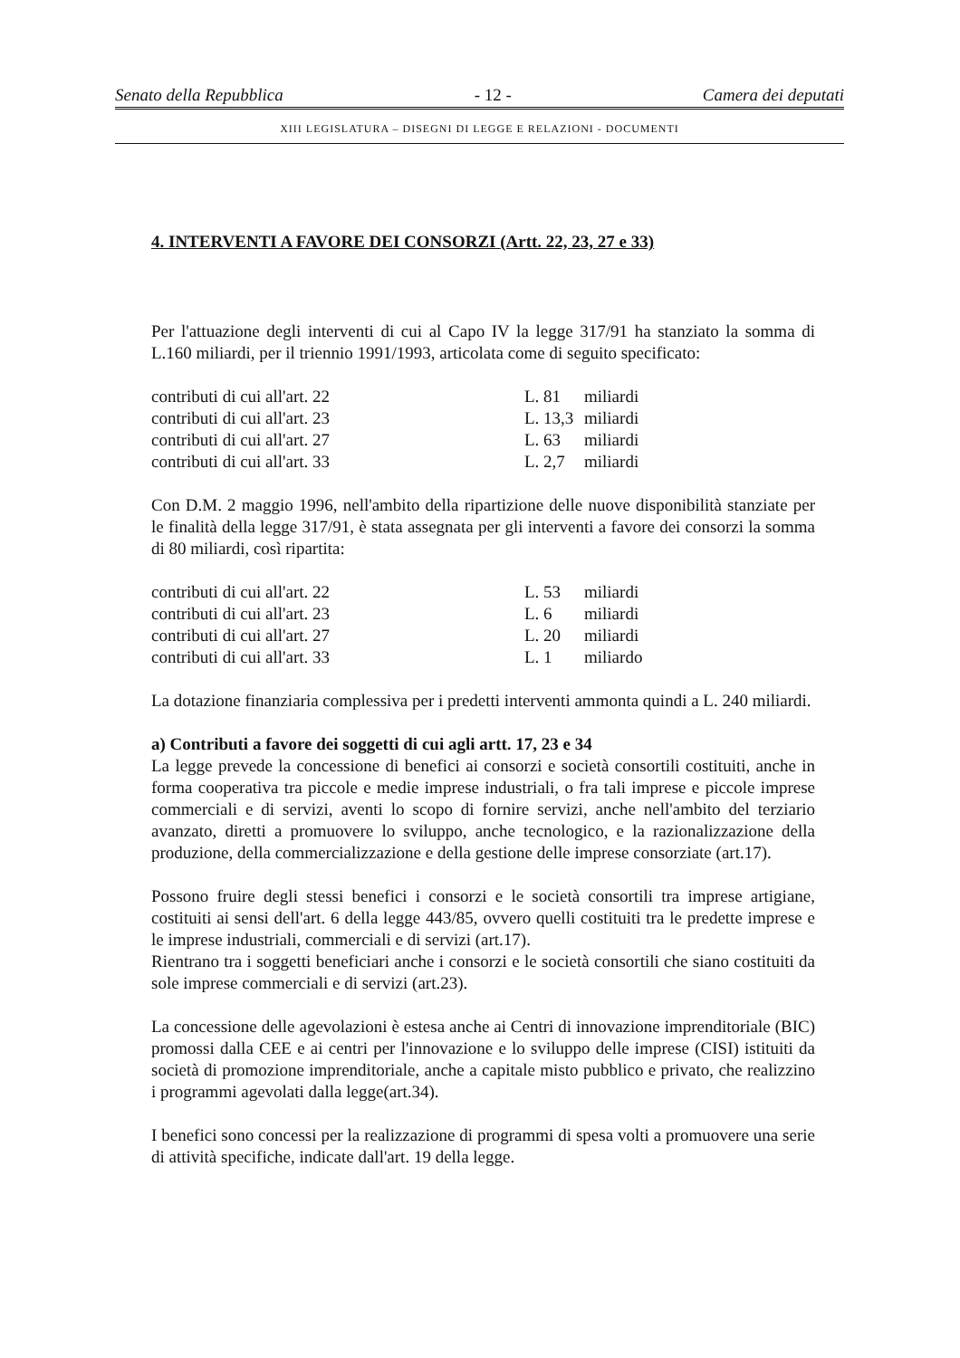Senato della Repubblica - 12 - Camera dei deputati
XIII LEGISLATURA – DISEGNI DI LEGGE E RELAZIONI - DOCUMENTI
4. INTERVENTI A FAVORE DEI CONSORZI (Artt. 22, 23, 27 e 33)
Per l'attuazione degli interventi di cui al Capo IV la legge 317/91 ha stanziato la somma di L.160 miliardi, per il triennio 1991/1993, articolata come di seguito specificato:
| contributi di cui all'art. 22 | L. 81 | miliardi |
| contributi di cui all'art. 23 | L. 13,3 | miliardi |
| contributi di cui all'art. 27 | L. 63 | miliardi |
| contributi di cui all'art. 33 | L. 2,7 | miliardi |
Con D.M. 2 maggio 1996, nell'ambito della ripartizione delle nuove disponibilità stanziate per le finalità della legge 317/91, è stata assegnata per gli interventi a favore dei consorzi la somma di 80 miliardi, così ripartita:
| contributi di cui all'art. 22 | L. 53 | miliardi |
| contributi di cui all'art. 23 | L. 6 | miliardi |
| contributi di cui all'art. 27 | L. 20 | miliardi |
| contributi di cui all'art. 33 | L. 1 | miliardo |
La dotazione finanziaria complessiva per i predetti interventi ammonta quindi a L. 240 miliardi.
a) Contributi a favore dei soggetti di cui agli artt. 17, 23 e 34
La legge prevede la concessione di benefici ai consorzi e società consortili costituiti, anche in forma cooperativa tra piccole e medie imprese industriali, o fra tali imprese e piccole imprese commerciali e di servizi, aventi lo scopo di fornire servizi, anche nell'ambito del terziario avanzato, diretti a promuovere lo sviluppo, anche tecnologico, e la razionalizzazione della produzione, della commercializzazione e della gestione delle imprese consorziate (art.17).
Possono fruire degli stessi benefici i consorzi e le società consortili tra imprese artigiane, costituiti ai sensi dell'art. 6 della legge 443/85, ovvero quelli costituiti tra le predette imprese e le imprese industriali, commerciali e di servizi (art.17).
Rientrano tra i soggetti beneficiari anche i consorzi e le società consortili che siano costituiti da sole imprese commerciali e di servizi (art.23).
La concessione delle agevolazioni è estesa anche ai Centri di innovazione imprenditoriale (BIC) promossi dalla CEE e ai centri per l'innovazione e lo sviluppo delle imprese (CISI) istituiti da società di promozione imprenditoriale, anche a capitale misto pubblico e privato, che realizzino i programmi agevolati dalla legge(art.34).
I benefici sono concessi per la realizzazione di programmi di spesa volti a promuovere una serie di attività specifiche, indicate dall'art. 19 della legge.